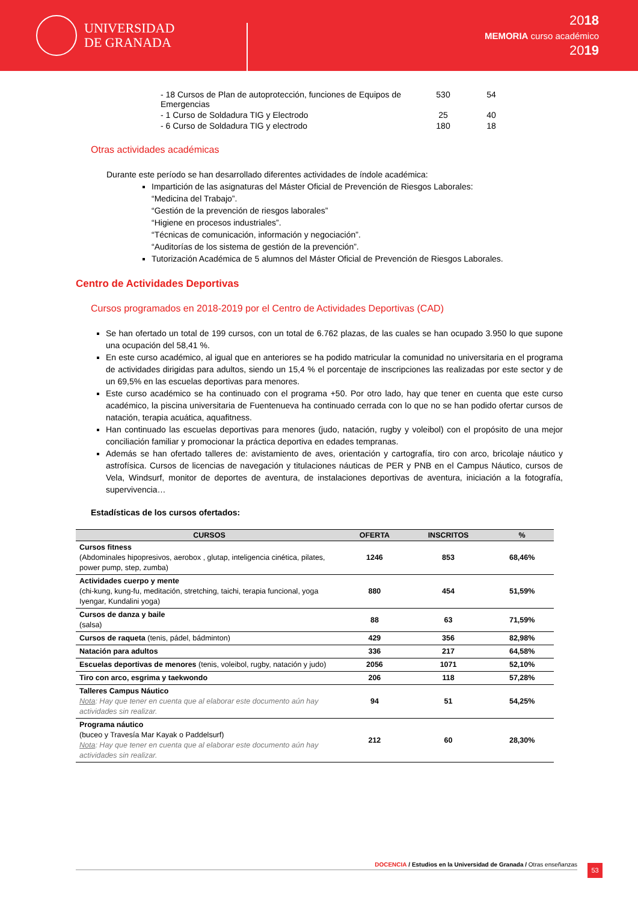UNIVERSIDAD
DE GRANADA
2018
MEMORIA curso académico
2019
| - 18 Cursos de Plan de autoprotección, funciones de Equipos de Emergencias | 530 | 54 |
| - 1 Curso de Soldadura TIG y Electrodo | 25 | 40 |
| - 6 Curso de Soldadura TIG y electrodo | 180 | 18 |
Otras actividades académicas
Durante este período se han desarrollado diferentes actividades de índole académica:
Impartición de las asignaturas del Máster Oficial de Prevención de Riesgos Laborales:
“Medicina del Trabajo”.
“Gestión de la prevención de riesgos laborales”
“Higiene en procesos industriales”.
“Técnicas de comunicación, información y negociación”.
“Auditorías de los sistema de gestión de la prevención”.
Tutorización Académica de 5 alumnos del Máster Oficial de Prevención de Riesgos Laborales.
Centro de Actividades Deportivas
Cursos programados en 2018-2019 por el Centro de Actividades Deportivas (CAD)
Se han ofertado un total de 199 cursos, con un total de 6.762 plazas, de las cuales se han ocupado 3.950 lo que supone una ocupación del 58,41 %.
En este curso académico, al igual que en anteriores se ha podido matricular la comunidad no universitaria en el programa de actividades dirigidas para adultos, siendo un 15,4 % el porcentaje de inscripciones las realizadas por este sector y de un 69,5% en las escuelas deportivas para menores.
Este curso académico se ha continuado con el programa +50. Por otro lado, hay que tener en cuenta que este curso académico, la piscina universitaria de Fuentenueva ha continuado cerrada con lo que no se han podido ofertar cursos de natación, terapia acuática, aquafitness.
Han continuado las escuelas deportivas para menores (judo, natación, rugby y voleibol) con el propósito de una mejor conciliación familiar y promocionar la práctica deportiva en edades tempranas.
Además se han ofertado talleres de: avistamiento de aves, orientación y cartografía, tiro con arco, bricolaje náutico y astrofísica. Cursos de licencias de navegación y titulaciones náuticas de PER y PNB en el Campus Náutico, cursos de Vela, Windsurf, monitor de deportes de aventura, de instalaciones deportivas de aventura, iniciación a la fotografía, supervivencia…
Estadísticas de los cursos ofertados:
| CURSOS | OFERTA | INSCRITOS | % |
| --- | --- | --- | --- |
| Cursos fitness (Abdominales hipopresivos, aerobox , glutap, inteligencia cinética, pilates, power pump, step, zumba) | 1246 | 853 | 68,46% |
| Actividades cuerpo y mente (chi-kung, kung-fu, meditación, stretching, taichi, terapia funcional, yoga Iyengar, Kundalini yoga) | 880 | 454 | 51,59% |
| Cursos de danza y baile (salsa) | 88 | 63 | 71,59% |
| Cursos de raqueta (tenis, pádel, bádminton) | 429 | 356 | 82,98% |
| Natación para adultos | 336 | 217 | 64,58% |
| Escuelas deportivas de menores (tenis, voleibol, rugby, natación y judo) | 2056 | 1071 | 52,10% |
| Tiro con arco, esgrima y taekwondo | 206 | 118 | 57,28% |
| Talleres Campus Náutico Nota : Hay que tener en cuenta que al elaborar este documento aún hay actividades sin realizar. | 94 | 51 | 54,25% |
| Programa náutico (buceo y Travesía Mar Kayak o Paddelsurf) Nota : Hay que tener en cuenta que al elaborar este documento aún hay actividades sin realizar. | 212 | 60 | 28,30% |
DOCENCIA / Estudios en la Universidad de Granada / Otras enseñanzas 53